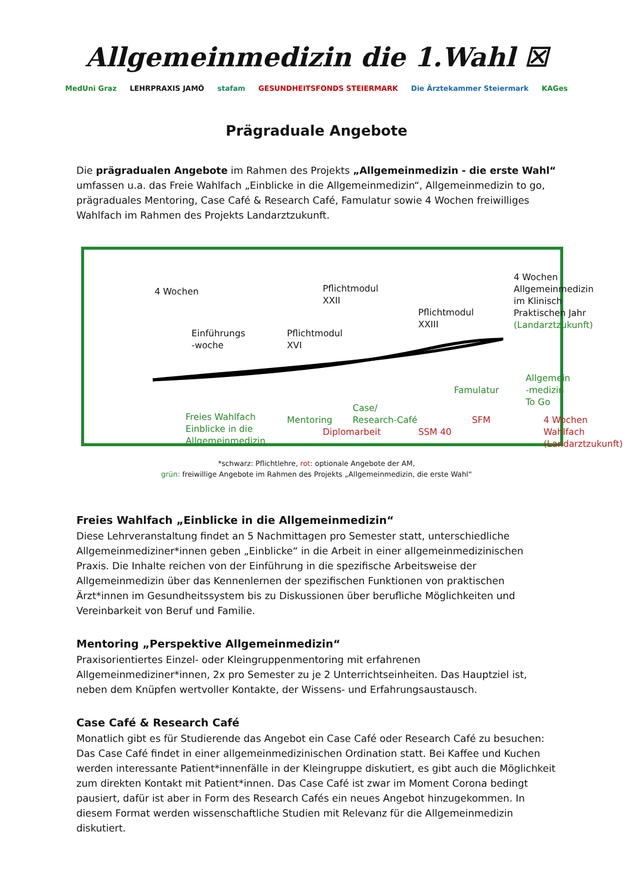Allgemeinmedizin die 1.Wahl ☒
MedUni Graz LEHRPRAXIS JAMÖ stafam GESUNDHEITSFONDS STEIERMARK Die Ärztekammer Steiermark KAGes
Prägraduale Angebote
Die prägradualen Angebote im Rahmen des Projekts „Allgemeinmedizin - die erste Wahl“ umfassen u.a. das Freie Wahlfach „Einblicke in die Allgemeinmedizin“, Allgemeinmedizin to go, prägraduales Mentoring, Case Café & Research Café, Famulatur sowie 4 Wochen freiwilliges Wahlfach im Rahmen des Projekts Landarztzukunft.
4 Wochen
4 Wochen
Allgemeinmedizin
im Klinisch
Praktischen Jahr
(Landarztzukunft)
Pflichtmodul
XXII
Pflichtmodul
XXIII
Einführungs
-woche
Pflichtmodul
XVI
Famulatur
Allgemein
-medizin
To Go
Case/
Research-Café
Freies Wahlfach
Einblicke in die
Allgemeinmedizin
Mentoring
Diplomarbeit SSM 40
SFM
4 Wochen
Wahlfach
(Landarztzukunft)
*schwarz: Pflichtlehre, rot: optionale Angebote der AM,
grün: freiwillige Angebote im Rahmen des Projekts „Allgemeinmedizin, die erste Wahl“
Freies Wahlfach „Einblicke in die Allgemeinmedizin“
Diese Lehrveranstaltung findet an 5 Nachmittagen pro Semester statt, unterschiedliche Allgemeinmediziner*innen geben „Einblicke“ in die Arbeit in einer allgemeinmedizinischen Praxis. Die Inhalte reichen von der Einführung in die spezifische Arbeitsweise der Allgemeinmedizin über das Kennenlernen der spezifischen Funktionen von praktischen Ärzt*innen im Gesundheitssystem bis zu Diskussionen über berufliche Möglichkeiten und Vereinbarkeit von Beruf und Familie.
Mentoring „Perspektive Allgemeinmedizin“
Praxisorientiertes Einzel- oder Kleingruppenmentoring mit erfahrenen Allgemeinmediziner*innen, 2x pro Semester zu je 2 Unterrichtseinheiten. Das Hauptziel ist, neben dem Knüpfen wertvoller Kontakte, der Wissens- und Erfahrungsaustausch.
Case Café & Research Café
Monatlich gibt es für Studierende das Angebot ein Case Café oder Research Café zu besuchen: Das Case Café findet in einer allgemeinmedizinischen Ordination statt. Bei Kaffee und Kuchen werden interessante Patient*innenfälle in der Kleingruppe diskutiert, es gibt auch die Möglichkeit zum direkten Kontakt mit Patient*innen. Das Case Café ist zwar im Moment Corona bedingt pausiert, dafür ist aber in Form des Research Cafés ein neues Angebot hinzugekommen. In diesem Format werden wissenschaftliche Studien mit Relevanz für die Allgemeinmedizin diskutiert.